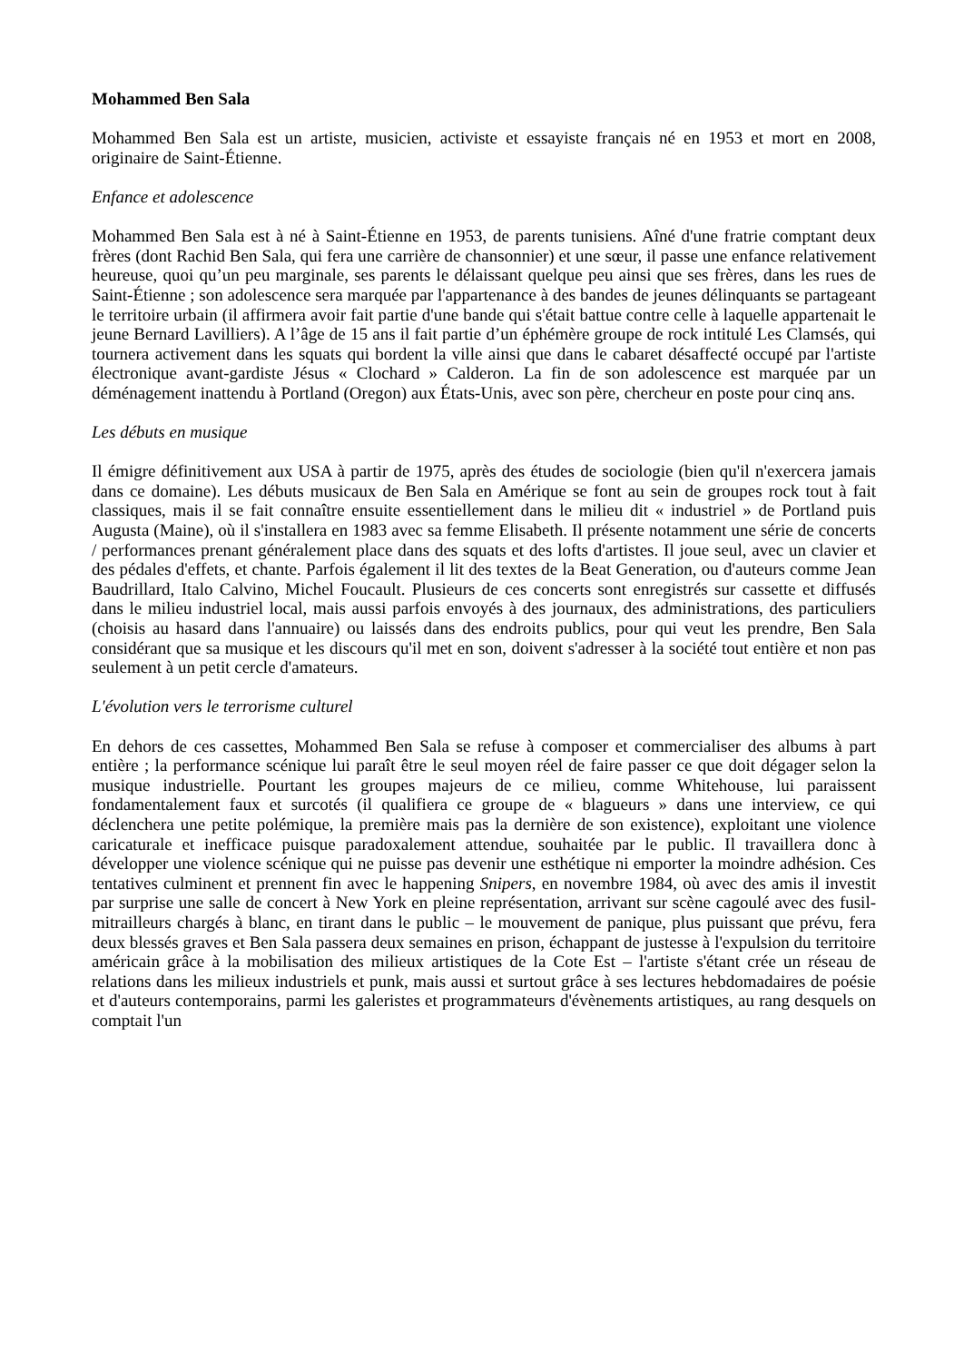Mohammed Ben Sala
Mohammed Ben Sala est un artiste, musicien, activiste et essayiste français né en 1953 et mort en 2008, originaire de Saint-Étienne.
Enfance et adolescence
Mohammed Ben Sala est à né à Saint-Étienne en 1953, de parents tunisiens. Aîné d'une fratrie comptant deux frères (dont Rachid Ben Sala, qui fera une carrière de chansonnier) et une sœur, il passe une enfance relativement heureuse, quoi qu’un peu marginale, ses parents le délaissant quelque peu ainsi que ses frères, dans les rues de Saint-Étienne ; son adolescence sera marquée par l'appartenance à des bandes de jeunes délinquants se partageant le territoire urbain (il affirmera avoir fait partie d'une bande qui s'était battue contre celle à laquelle appartenait le jeune Bernard Lavilliers). A l’âge de 15 ans il fait partie d’un éphémère groupe de rock intitulé Les Clamsés, qui tournera activement dans les squats qui bordent la ville ainsi que dans le cabaret désaffecté occupé par l'artiste électronique avant-gardiste Jésus « Clochard » Calderon. La fin de son adolescence est marquée par un déménagement inattendu à Portland (Oregon) aux États-Unis, avec son père, chercheur en poste pour cinq ans.
Les débuts en musique
Il émigre définitivement aux USA à partir de 1975, après des études de sociologie (bien qu'il n'exercera jamais dans ce domaine). Les débuts musicaux de Ben Sala en Amérique se font au sein de groupes rock tout à fait classiques, mais il se fait connaître ensuite essentiellement dans le milieu dit « industriel » de Portland puis Augusta (Maine), où il s'installera en 1983 avec sa femme Elisabeth. Il présente notamment une série de concerts / performances prenant généralement place dans des squats et des lofts d'artistes. Il joue seul, avec un clavier et des pédales d'effets, et chante. Parfois également il lit des textes de la Beat Generation, ou d'auteurs comme Jean Baudrillard, Italo Calvino, Michel Foucault. Plusieurs de ces concerts sont enregistrés sur cassette et diffusés dans le milieu industriel local, mais aussi parfois envoyés à des journaux, des administrations, des particuliers (choisis au hasard dans l'annuaire) ou laissés dans des endroits publics, pour qui veut les prendre, Ben Sala considérant que sa musique et les discours qu'il met en son, doivent s'adresser à la société tout entière et non pas seulement à un petit cercle d'amateurs.
L'évolution vers le terrorisme culturel
En dehors de ces cassettes, Mohammed Ben Sala se refuse à composer et commercialiser des albums à part entière ; la performance scénique lui paraît être le seul moyen réel de faire passer ce que doit dégager selon la musique industrielle. Pourtant les groupes majeurs de ce milieu, comme Whitehouse, lui paraissent fondamentalement faux et surcotés (il qualifiera ce groupe de « blagueurs » dans une interview, ce qui déclenchera une petite polémique, la première mais pas la dernière de son existence), exploitant une violence caricaturale et inefficace puisque paradoxalement attendue, souhaitée par le public. Il travaillera donc à développer une violence scénique qui ne puisse pas devenir une esthétique ni emporter la moindre adhésion. Ces tentatives culminent et prennent fin avec le happening Snipers, en novembre 1984, où avec des amis il investit par surprise une salle de concert à New York en pleine représentation, arrivant sur scène cagoulé avec des fusil-mitrailleurs chargés à blanc, en tirant dans le public – le mouvement de panique, plus puissant que prévu, fera deux blessés graves et Ben Sala passera deux semaines en prison, échappant de justesse à l'expulsion du territoire américain grâce à la mobilisation des milieux artistiques de la Cote Est – l'artiste s'étant crée un réseau de relations dans les milieux industriels et punk, mais aussi et surtout grâce à ses lectures hebdomadaires de poésie et d'auteurs contemporains, parmi les galeristes et programmateurs d'évènements artistiques, au rang desquels on comptait l'un